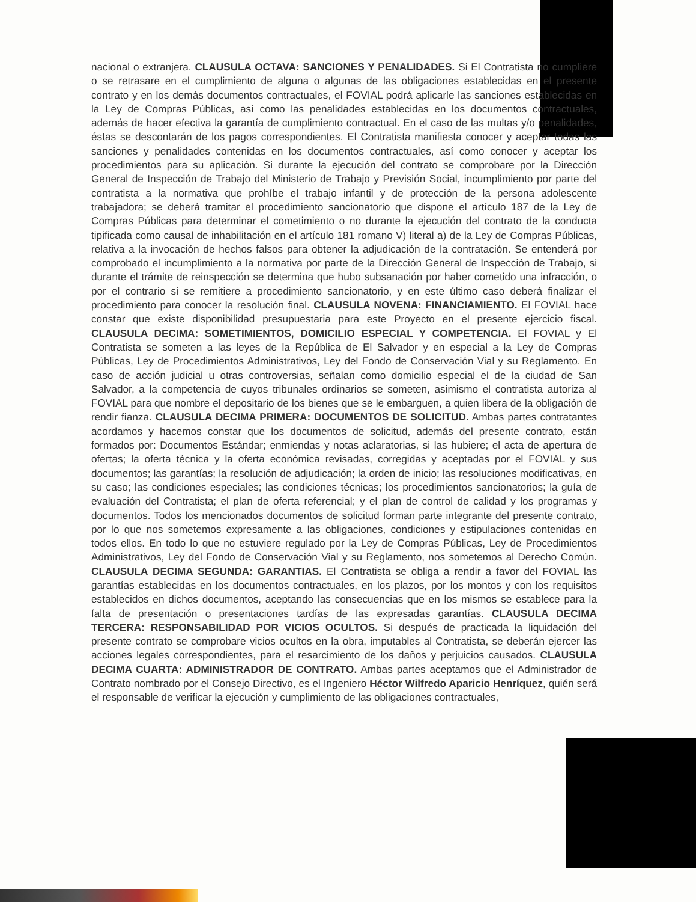nacional o extranjera. CLAUSULA OCTAVA: SANCIONES Y PENALIDADES. Si El Contratista no cumpliere o se retrasare en el cumplimiento de alguna o algunas de las obligaciones establecidas en el presente contrato y en los demás documentos contractuales, el FOVIAL podrá aplicarle las sanciones establecidas en la Ley de Compras Públicas, así como las penalidades establecidas en los documentos contractuales, además de hacer efectiva la garantía de cumplimiento contractual. En el caso de las multas y/o penalidades, éstas se descontarán de los pagos correspondientes. El Contratista manifiesta conocer y aceptar todas las sanciones y penalidades contenidas en los documentos contractuales, así como conocer y aceptar los procedimientos para su aplicación. Si durante la ejecución del contrato se comprobare por la Dirección General de Inspección de Trabajo del Ministerio de Trabajo y Previsión Social, incumplimiento por parte del contratista a la normativa que prohíbe el trabajo infantil y de protección de la persona adolescente trabajadora; se deberá tramitar el procedimiento sancionatorio que dispone el artículo 187 de la Ley de Compras Públicas para determinar el cometimiento o no durante la ejecución del contrato de la conducta tipificada como causal de inhabilitación en el artículo 181 romano V) literal a) de la Ley de Compras Públicas, relativa a la invocación de hechos falsos para obtener la adjudicación de la contratación. Se entenderá por comprobado el incumplimiento a la normativa por parte de la Dirección General de Inspección de Trabajo, si durante el trámite de reinspección se determina que hubo subsanación por haber cometido una infracción, o por el contrario si se remitiere a procedimiento sancionatorio, y en este último caso deberá finalizar el procedimiento para conocer la resolución final. CLAUSULA NOVENA: FINANCIAMIENTO. El FOVIAL hace constar que existe disponibilidad presupuestaria para este Proyecto en el presente ejercicio fiscal. CLAUSULA DECIMA: SOMETIMIENTOS, DOMICILIO ESPECIAL Y COMPETENCIA. El FOVIAL y El Contratista se someten a las leyes de la República de El Salvador y en especial a la Ley de Compras Públicas, Ley de Procedimientos Administrativos, Ley del Fondo de Conservación Vial y su Reglamento. En caso de acción judicial u otras controversias, señalan como domicilio especial el de la ciudad de San Salvador, a la competencia de cuyos tribunales ordinarios se someten, asimismo el contratista autoriza al FOVIAL para que nombre el depositario de los bienes que se le embarguen, a quien libera de la obligación de rendir fianza. CLAUSULA DECIMA PRIMERA: DOCUMENTOS DE SOLICITUD. Ambas partes contratantes acordamos y hacemos constar que los documentos de solicitud, además del presente contrato, están formados por: Documentos Estándar; enmiendas y notas aclaratorias, si las hubiere; el acta de apertura de ofertas; la oferta técnica y la oferta económica revisadas, corregidas y aceptadas por el FOVIAL y sus documentos; las garantías; la resolución de adjudicación; la orden de inicio; las resoluciones modificativas, en su caso; las condiciones especiales; las condiciones técnicas; los procedimientos sancionatorios; la guía de evaluación del Contratista; el plan de oferta referencial; y el plan de control de calidad y los programas y documentos. Todos los mencionados documentos de solicitud forman parte integrante del presente contrato, por lo que nos sometemos expresamente a las obligaciones, condiciones y estipulaciones contenidas en todos ellos. En todo lo que no estuviere regulado por la Ley de Compras Públicas, Ley de Procedimientos Administrativos, Ley del Fondo de Conservación Vial y su Reglamento, nos sometemos al Derecho Común. CLAUSULA DECIMA SEGUNDA: GARANTIAS. El Contratista se obliga a rendir a favor del FOVIAL las garantías establecidas en los documentos contractuales, en los plazos, por los montos y con los requisitos establecidos en dichos documentos, aceptando las consecuencias que en los mismos se establece para la falta de presentación o presentaciones tardías de las expresadas garantías. CLAUSULA DECIMA TERCERA: RESPONSABILIDAD POR VICIOS OCULTOS. Si después de practicada la liquidación del presente contrato se comprobare vicios ocultos en la obra, imputables al Contratista, se deberán ejercer las acciones legales correspondientes, para el resarcimiento de los daños y perjuicios causados. CLAUSULA DECIMA CUARTA: ADMINISTRADOR DE CONTRATO. Ambas partes aceptamos que el Administrador de Contrato nombrado por el Consejo Directivo, es el Ingeniero Héctor Wilfredo Aparicio Henríquez, quién será el responsable de verificar la ejecución y cumplimiento de las obligaciones contractuales,